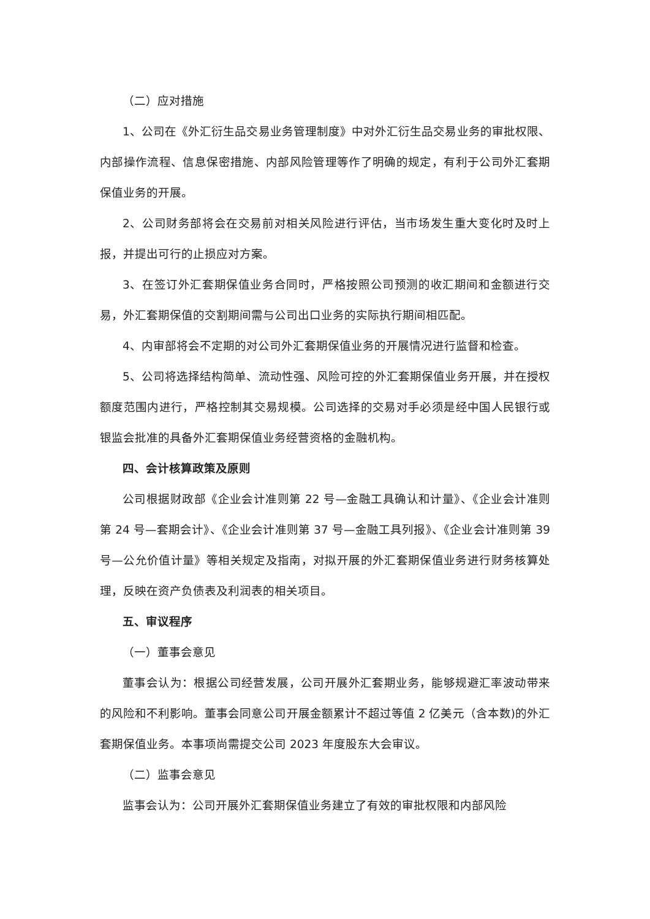（二）应对措施
1、公司在《外汇衍生品交易业务管理制度》中对外汇衍生品交易业务的审批权限、内部操作流程、信息保密措施、内部风险管理等作了明确的规定，有利于公司外汇套期保值业务的开展。
2、公司财务部将会在交易前对相关风险进行评估，当市场发生重大变化时及时上报，并提出可行的止损应对方案。
3、在签订外汇套期保值业务合同时，严格按照公司预测的收汇期间和金额进行交易，外汇套期保值的交割期间需与公司出口业务的实际执行期间相匹配。
4、内审部将会不定期的对公司外汇套期保值业务的开展情况进行监督和检查。
5、公司将选择结构简单、流动性强、风险可控的外汇套期保值业务开展，并在授权额度范围内进行，严格控制其交易规模。公司选择的交易对手必须是经中国人民银行或银监会批准的具备外汇套期保值业务经营资格的金融机构。
四、会计核算政策及原则
公司根据财政部《企业会计准则第 22 号—金融工具确认和计量》、《企业会计准则第 24 号—套期会计》、《企业会计准则第 37 号—金融工具列报》、《企业会计准则第 39 号—公允价值计量》等相关规定及指南，对拟开展的外汇套期保值业务进行财务核算处理，反映在资产负债表及利润表的相关项目。
五、审议程序
（一）董事会意见
董事会认为：根据公司经营发展，公司开展外汇套期业务，能够规避汇率波动带来的风险和不利影响。董事会同意公司开展金额累计不超过等值 2 亿美元（含本数)的外汇套期保值业务。本事项尚需提交公司 2023 年度股东大会审议。
（二）监事会意见
监事会认为：公司开展外汇套期保值业务建立了有效的审批权限和内部风险